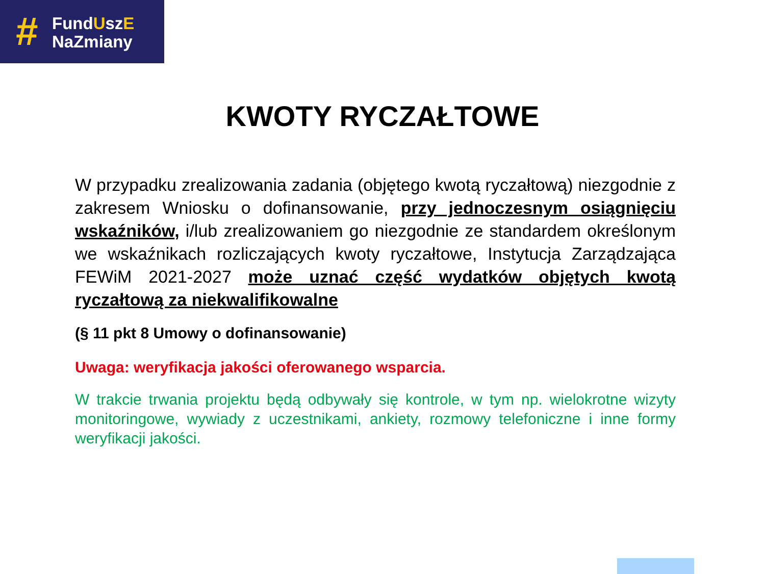#
FundUszE
NaZmiany
KWOTY RYCZAŁTOWE
W przypadku zrealizowania zadania (objętego kwotą ryczałtową) niezgodnie z zakresem Wniosku o dofinansowanie, przy jednoczesnym osiągnięciu wskaźników, i/lub zrealizowaniem go niezgodnie ze standardem określonym we wskaźnikach rozliczających kwoty ryczałtowe, Instytucja Zarządzająca FEWiM 2021-2027 może uznać część wydatków objętych kwotą ryczałtową za niekwalifikowalne
(§ 11 pkt 8 Umowy o dofinansowanie)
Uwaga: weryfikacja jakości oferowanego wsparcia.
W trakcie trwania projektu będą odbywały się kontrole, w tym np. wielokrotne wizyty monitoringowe, wywiady z uczestnikami, ankiety, rozmowy telefoniczne i inne formy weryfikacji jakości.